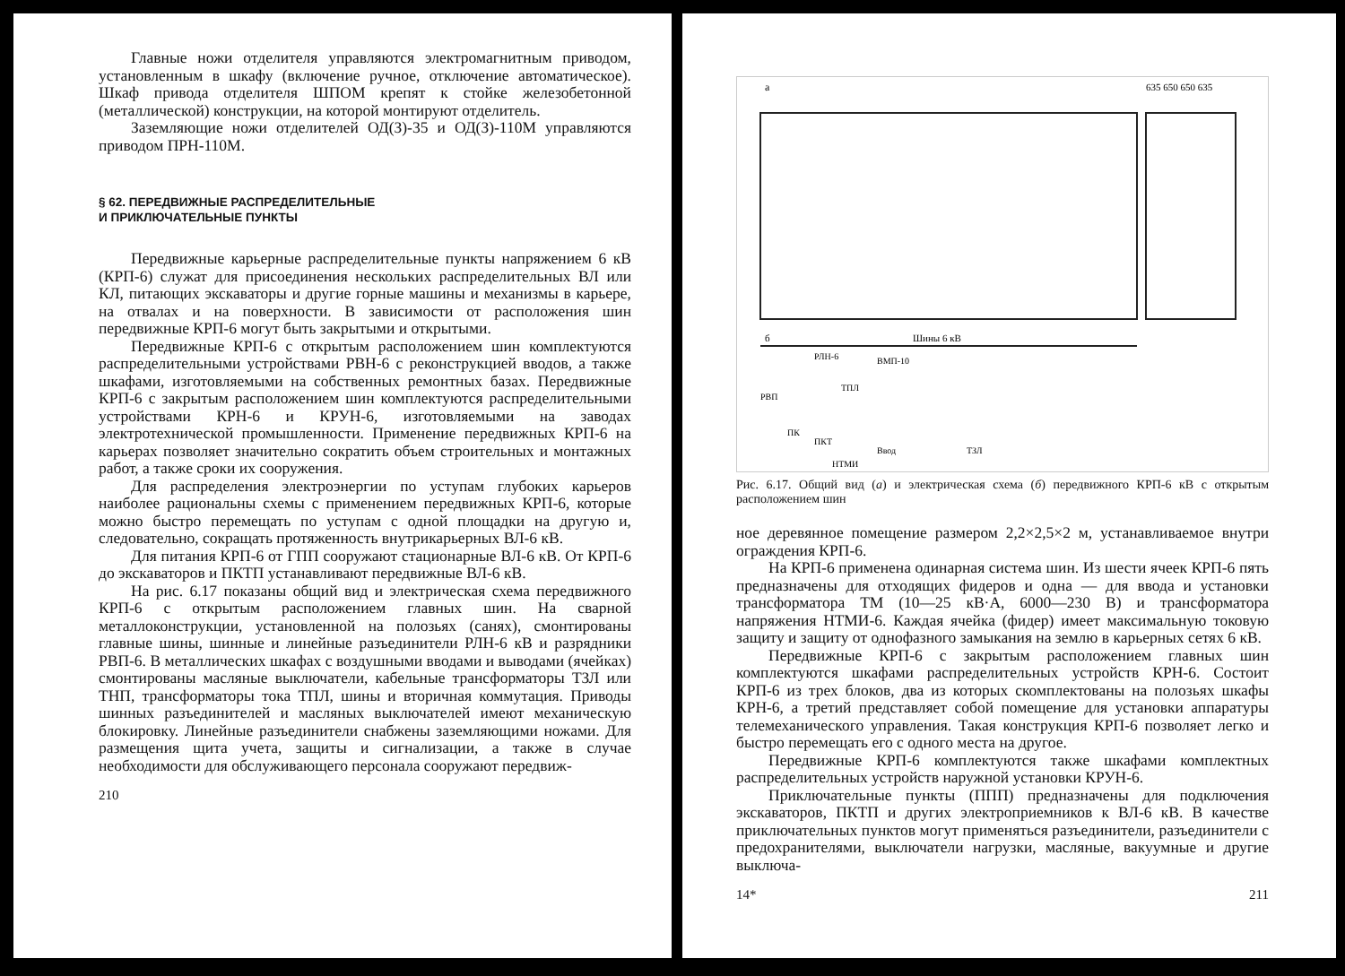Главные ножи отделителя управляются электромагнитным приводом, установленным в шкафу (включение ручное, отключение автоматическое). Шкаф привода отделителя ШПОМ крепят к стойке железобетонной (металлической) конструкции, на которой монтируют отделитель.
Заземляющие ножи отделителей ОД(З)-35 и ОД(З)-110М управляются приводом ПРН-110М.
§ 62. ПЕРЕДВИЖНЫЕ РАСПРЕДЕЛИТЕЛЬНЫЕ
И ПРИКЛЮЧАТЕЛЬНЫЕ ПУНКТЫ
Передвижные карьерные распределительные пункты напряжением 6 кВ (КРП-6) служат для присоединения нескольких распределительных ВЛ или КЛ, питающих экскаваторы и другие горные машины и механизмы в карьере, на отвалах и на поверхности. В зависимости от расположения шин передвижные КРП-6 могут быть закрытыми и открытыми.
Передвижные КРП-6 с открытым расположением шин комплектуются распределительными устройствами РВН-6 с реконструкцией вводов, а также шкафами, изготовляемыми на собственных ремонтных базах. Передвижные КРП-6 с закрытым расположением шин комплектуются распределительными устройствами КРН-6 и КРУН-6, изготовляемыми на заводах электротехнической промышленности. Применение передвижных КРП-6 на карьерах позволяет значительно сократить объем строительных и монтажных работ, а также сроки их сооружения.
Для распределения электроэнергии по уступам глубоких карьеров наиболее рациональны схемы с применением передвижных КРП-6, которые можно быстро перемещать по уступам с одной площадки на другую и, следовательно, сокращать протяженность внутрикарьерных ВЛ-6 кВ.
Для питания КРП-6 от ГПП сооружают стационарные ВЛ-6 кВ. От КРП-6 до экскаваторов и ПКТП устанавливают передвижные ВЛ-6 кВ.
На рис. 6.17 показаны общий вид и электрическая схема передвижного КРП-6 с открытым расположением главных шин. На сварной металлоконструкции, установленной на полозьях (санях), смонтированы главные шины, шинные и линейные разъединители РЛН-6 кВ и разрядники РВП-6. В металлических шкафах с воздушными вводами и выводами (ячейках) смонтированы масляные выключатели, кабельные трансформаторы ТЗЛ или ТНП, трансформаторы тока ТПЛ, шины и вторичная коммутация. Приводы шинных разъединителей и масляных выключателей имеют механическую блокировку. Линейные разъединители снабжены заземляющими ножами. Для размещения щита учета, защиты и сигнализации, а также в случае необходимости для обслуживающего персонала сооружают передвиж-
210
а
635 650 650 635
б
Шины 6 кВ
РВП
РЛН-6
ВМП-10
ТПЛ
ПК
ПКТ
Ввод
ТЗЛ
НТМИ
Рис. 6.17. Общий вид (а) и электрическая схема (б) передвижного КРП-6 кВ с открытым расположением шин
ное деревянное помещение размером 2,2×2,5×2 м, устанавливаемое внутри ограждения КРП-6.
На КРП-6 применена одинарная система шин. Из шести ячеек КРП-6 пять предназначены для отходящих фидеров и одна — для ввода и установки трансформатора ТМ (10—25 кВ·А, 6000—230 В) и трансформатора напряжения НТМИ-6. Каждая ячейка (фидер) имеет максимальную токовую защиту и защиту от однофазного замыкания на землю в карьерных сетях 6 кВ.
Передвижные КРП-6 с закрытым расположением главных шин комплектуются шкафами распределительных устройств КРН-6. Состоит КРП-6 из трех блоков, два из которых скомплектованы на полозьях шкафы КРН-6, а третий представляет собой помещение для установки аппаратуры телемеханического управления. Такая конструкция КРП-6 позволяет легко и быстро перемещать его с одного места на другое.
Передвижные КРП-6 комплектуются также шкафами комплектных распределительных устройств наружной установки КРУН-6.
Приключательные пункты (ППП) предназначены для подключения экскаваторов, ПКТП и других электроприемников к ВЛ-6 кВ. В качестве приключательных пунктов могут применяться разъединители, разъединители с предохранителями, выключатели нагрузки, масляные, вакуумные и другие выключа-
14* 211